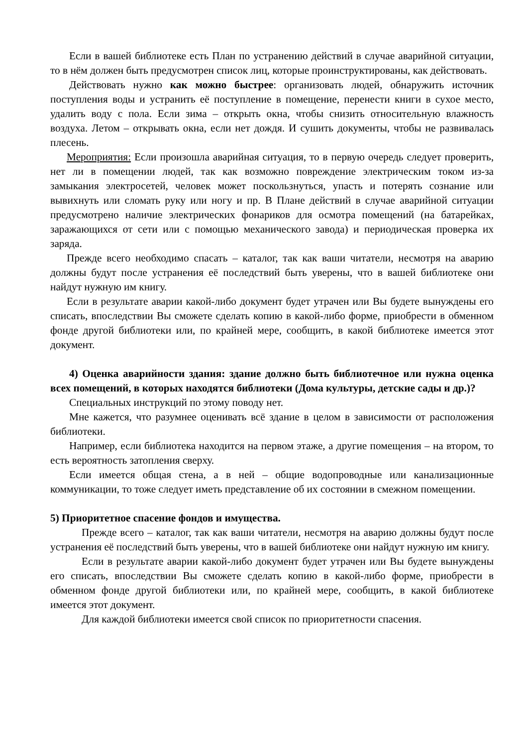Если в вашей библиотеке есть План по устранению действий в случае аварийной ситуации, то в нём должен быть предусмотрен список лиц, которые проинструктированы, как действовать.
Действовать нужно как можно быстрее: организовать людей, обнаружить источник поступления воды и устранить её поступление в помещение, перенести книги в сухое место, удалить воду с пола. Если зима – открыть окна, чтобы снизить относительную влажность воздуха. Летом – открывать окна, если нет дождя. И сушить документы, чтобы не развивалась плесень.
Мероприятия: Если произошла аварийная ситуация, то в первую очередь следует проверить, нет ли в помещении людей, так как возможно повреждение электрическим током из-за замыкания электросетей, человек может поскользнуться, упасть и потерять сознание или вывихнуть или сломать руку или ногу и пр. В Плане действий в случае аварийной ситуации предусмотрено наличие электрических фонариков для осмотра помещений (на батарейках, заражающихся от сети или с помощью механического завода) и периодическая проверка их заряда.
Прежде всего необходимо спасать – каталог, так как ваши читатели, несмотря на аварию должны будут после устранения её последствий быть уверены, что в вашей библиотеке они найдут нужную им книгу.
Если в результате аварии какой-либо документ будет утрачен или Вы будете вынуждены его списать, впоследствии Вы сможете сделать копию в какой-либо форме, приобрести в обменном фонде другой библиотеки или, по крайней мере, сообщить, в какой библиотеке имеется этот документ.
4) Оценка аварийности здания: здание должно быть библиотечное или нужна оценка всех помещений, в которых находятся библиотеки (Дома культуры, детские сады и др.)?
Специальных инструкций по этому поводу нет.
Мне кажется, что разумнее оценивать всё здание в целом в зависимости от расположения библиотеки.
Например, если библиотека находится на первом этаже, а другие помещения – на втором, то есть вероятность затопления сверху.
Если имеется общая стена, а в ней – общие водопроводные или канализационные коммуникации, то тоже следует иметь представление об их состоянии в смежном помещении.
5) Приоритетное спасение фондов и имущества.
Прежде всего – каталог, так как ваши читатели, несмотря на аварию должны будут после устранения её последствий быть уверены, что в вашей библиотеке они найдут нужную им книгу.
Если в результате аварии какой-либо документ будет утрачен или Вы будете вынуждены его списать, впоследствии Вы сможете сделать копию в какой-либо форме, приобрести в обменном фонде другой библиотеки или, по крайней мере, сообщить, в какой библиотеке имеется этот документ.
Для каждой библиотеки имеется свой список по приоритетности спасения.